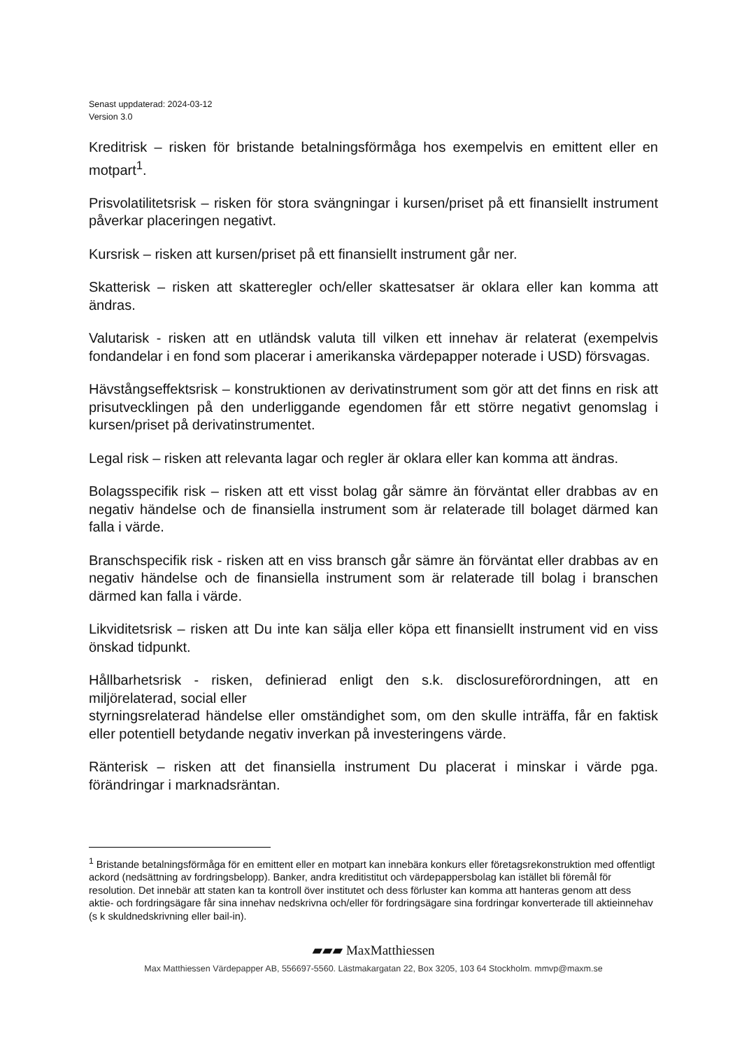Senast uppdaterad: 2024-03-12
Version 3.0
Kreditrisk – risken för bristande betalningsförmåga hos exempelvis en emittent eller en motpart<sup>1</sup>.
Prisvolatilitetsrisk – risken för stora svängningar i kursen/priset på ett finansiellt instrument påverkar placeringen negativt.
Kursrisk – risken att kursen/priset på ett finansiellt instrument går ner.
Skatterisk – risken att skatteregler och/eller skattesatser är oklara eller kan komma att ändras.
Valutarisk - risken att en utländsk valuta till vilken ett innehav är relaterat (exempelvis fondandelar i en fond som placerar i amerikanska värdepapper noterade i USD) försvagas.
Hävstångseffektsrisk – konstruktionen av derivatinstrument som gör att det finns en risk att prisutvecklingen på den underliggande egendomen får ett större negativt genomslag i kursen/priset på derivatinstrumentet.
Legal risk – risken att relevanta lagar och regler är oklara eller kan komma att ändras.
Bolagsspecifik risk – risken att ett visst bolag går sämre än förväntat eller drabbas av en negativ händelse och de finansiella instrument som är relaterade till bolaget därmed kan falla i värde.
Branschspecifik risk - risken att en viss bransch går sämre än förväntat eller drabbas av en negativ händelse och de finansiella instrument som är relaterade till bolag i branschen därmed kan falla i värde.
Likviditetsrisk – risken att Du inte kan sälja eller köpa ett finansiellt instrument vid en viss önskad tidpunkt.
Hållbarhetsrisk - risken, definierad enligt den s.k. disclosureförordningen, att en miljörelaterad, social eller
styrningsrelaterad händelse eller omständighet som, om den skulle inträffa, får en faktisk eller potentiell betydande negativ inverkan på investeringens värde.
Ränterisk – risken att det finansiella instrument Du placerat i minskar i värde pga. förändringar i marknadsräntan.
<sup>1</sup> Bristande betalningsförmåga för en emittent eller en motpart kan innebära konkurs eller företagsrekonstruktion med offentligt ackord (nedsättning av fordringsbelopp). Banker, andra kreditistitut och värdepappersbolag kan istället bli föremål för resolution. Det innebär att staten kan ta kontroll över institutet och dess förluster kan komma att hanteras genom att dess aktie- och fordringsägare får sina innehav nedskrivna och/eller för fordringsägare sina fordringar konverterade till aktieinnehav (s k skuldnedskrivning eller bail-in).
▰▰▰ MaxMatthiessen
Max Matthiessen Värdepapper AB, 556697-5560. Lästmakargatan 22, Box 3205, 103 64 Stockholm. mmvp@maxm.se